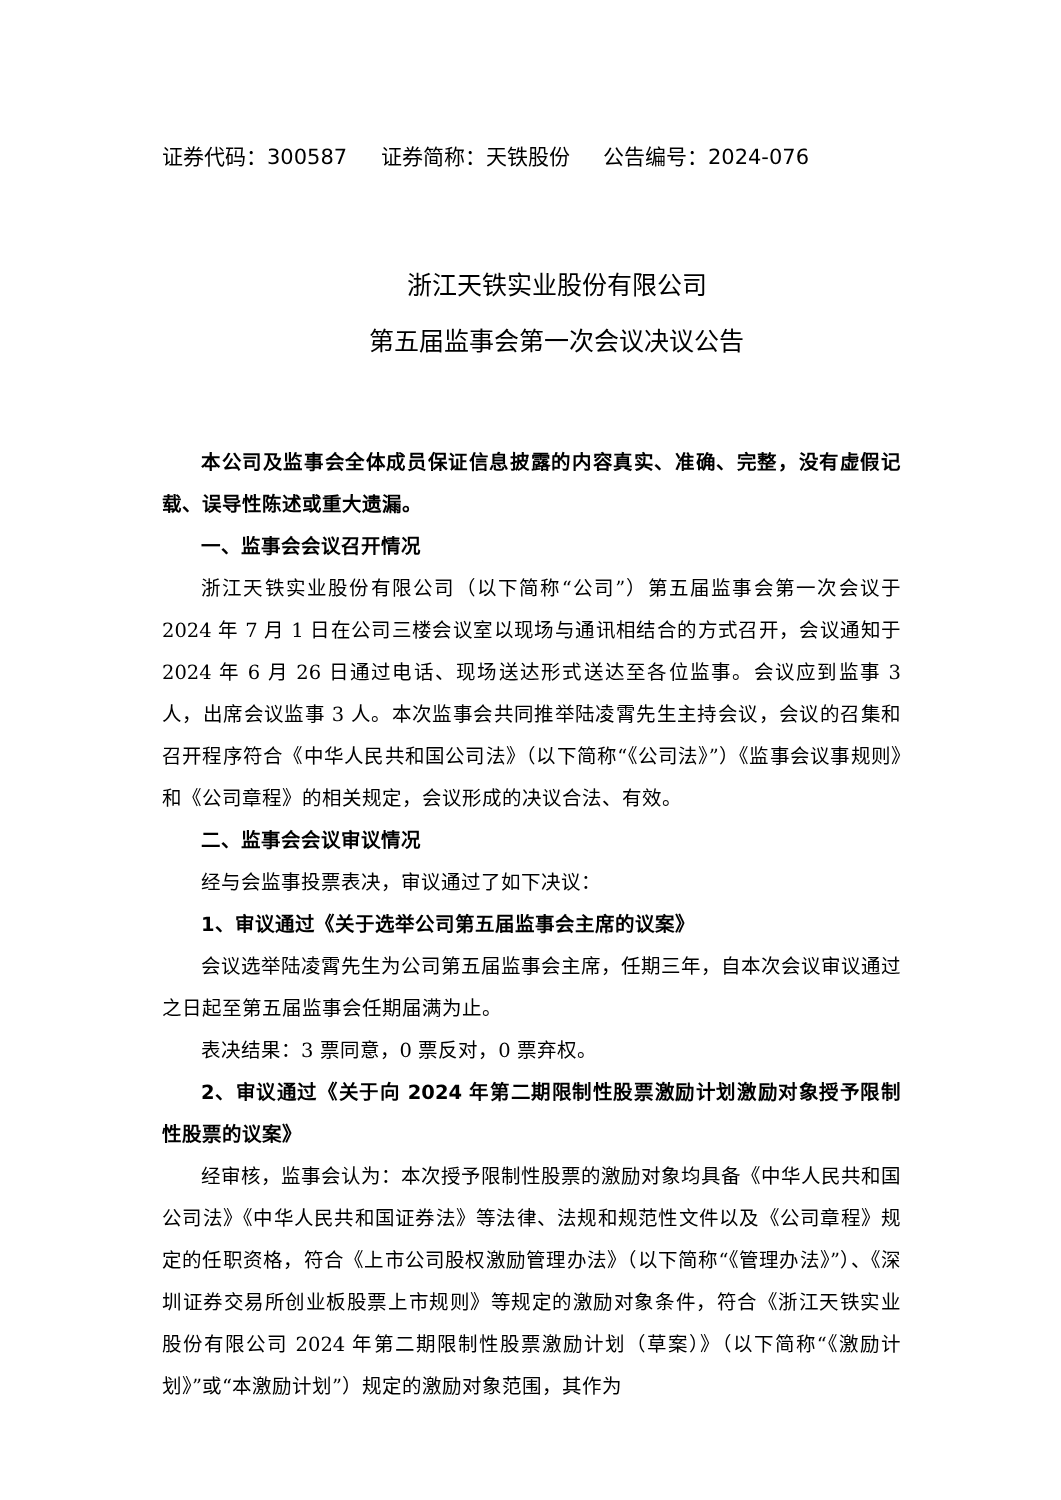证券代码：300587 证券简称：天铁股份 公告编号：2024-076
浙江天铁实业股份有限公司
第五届监事会第一次会议决议公告
本公司及监事会全体成员保证信息披露的内容真实、准确、完整，没有虚假记载、误导性陈述或重大遗漏。
一、监事会会议召开情况
浙江天铁实业股份有限公司（以下简称“公司”）第五届监事会第一次会议于 2024 年 7 月 1 日在公司三楼会议室以现场与通讯相结合的方式召开，会议通知于 2024 年 6 月 26 日通过电话、现场送达形式送达至各位监事。会议应到监事 3 人，出席会议监事 3 人。本次监事会共同推举陆凌霄先生主持会议，会议的召集和召开程序符合《中华人民共和国公司法》（以下简称“《公司法》”）《监事会议事规则》和《公司章程》的相关规定，会议形成的决议合法、有效。
二、监事会会议审议情况
经与会监事投票表决，审议通过了如下决议：
1、审议通过《关于选举公司第五届监事会主席的议案》
会议选举陆凌霄先生为公司第五届监事会主席，任期三年，自本次会议审议通过之日起至第五届监事会任期届满为止。
表决结果：3 票同意，0 票反对，0 票弃权。
2、审议通过《关于向 2024 年第二期限制性股票激励计划激励对象授予限制性股票的议案》
经审核，监事会认为：本次授予限制性股票的激励对象均具备《中华人民共和国公司法》《中华人民共和国证券法》等法律、法规和规范性文件以及《公司章程》规定的任职资格，符合《上市公司股权激励管理办法》（以下简称“《管理办法》”）、《深圳证券交易所创业板股票上市规则》等规定的激励对象条件，符合《浙江天铁实业股份有限公司 2024 年第二期限制性股票激励计划（草案）》（以下简称“《激励计划》”或“本激励计划”）规定的激励对象范围，其作为